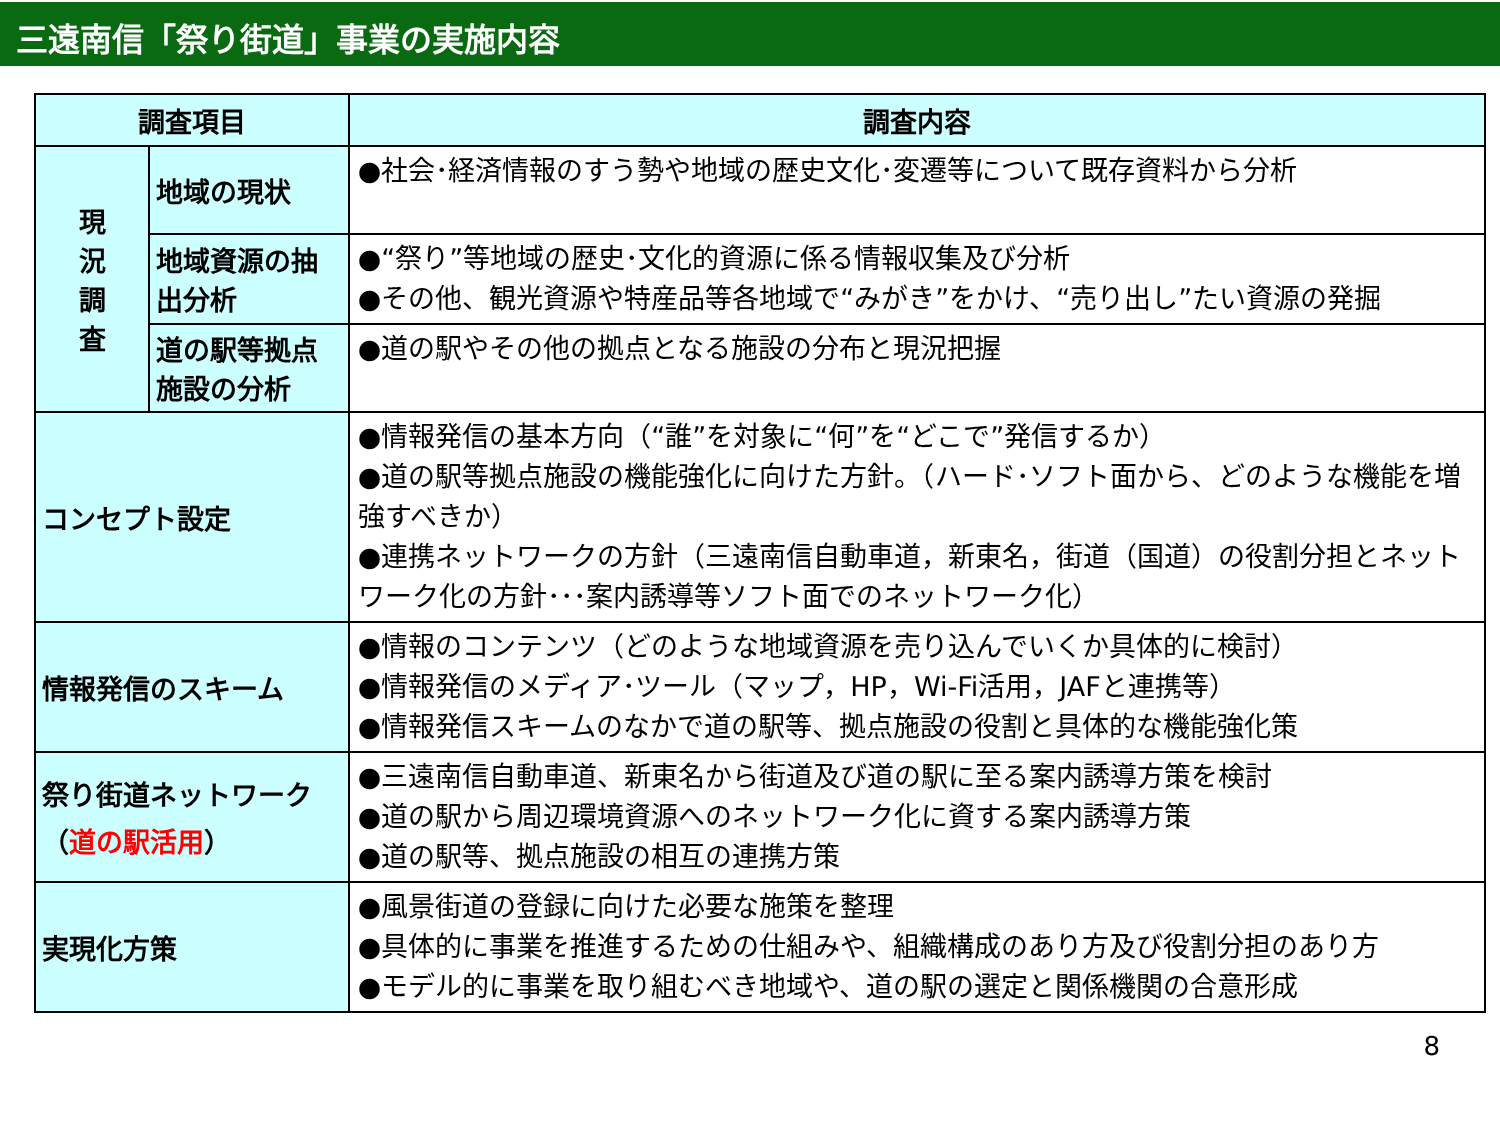三遠南信「祭り街道」事業の実施内容
| 調査項目 | | 調査内容 |
| --- | --- | --- |
| 現 況 調 査 | 地域の現状 | ●社会･経済情報のすう勢や地域の歴史文化･変遷等について既存資料から分析 |
| | 地域資源の抽出分析 | ●“祭り”等地域の歴史･文化的資源に係る情報収集及び分析 ●その他、観光資源や特産品等各地域で“みがき”をかけ、“売り出し”たい資源の発掘 |
| | 道の駅等拠点施設の分析 | ●道の駅やその他の拠点となる施設の分布と現況把握 |
| コンセプト設定 | | ●情報発信の基本方向（“誰”を対象に“何”を“どこで”発信するか） ●道の駅等拠点施設の機能強化に向けた方針。（ハード･ソフト面から、どのような機能を増強すべきか） ●連携ネットワークの方針（三遠南信自動車道，新東名，街道（国道）の役割分担とネットワーク化の方針･･･案内誘導等ソフト面でのネットワーク化） |
| 情報発信のスキーム | | ●情報のコンテンツ（どのような地域資源を売り込んでいくか具体的に検討） ●情報発信のメディア･ツール（マップ，HP，Wi-Fi活用，JAFと連携等） ●情報発信スキームのなかで道の駅等、拠点施設の役割と具体的な機能強化策 |
| 祭り街道ネットワーク （ 道の駅活用 ） | | ●三遠南信自動車道、新東名から街道及び道の駅に至る案内誘導方策を検討 ●道の駅から周辺環境資源へのネットワーク化に資する案内誘導方策 ●道の駅等、拠点施設の相互の連携方策 |
| 実現化方策 | | ●風景街道の登録に向けた必要な施策を整理 ●具体的に事業を推進するための仕組みや、組織構成のあり方及び役割分担のあり方 ●モデル的に事業を取り組むべき地域や、道の駅の選定と関係機関の合意形成 |
8